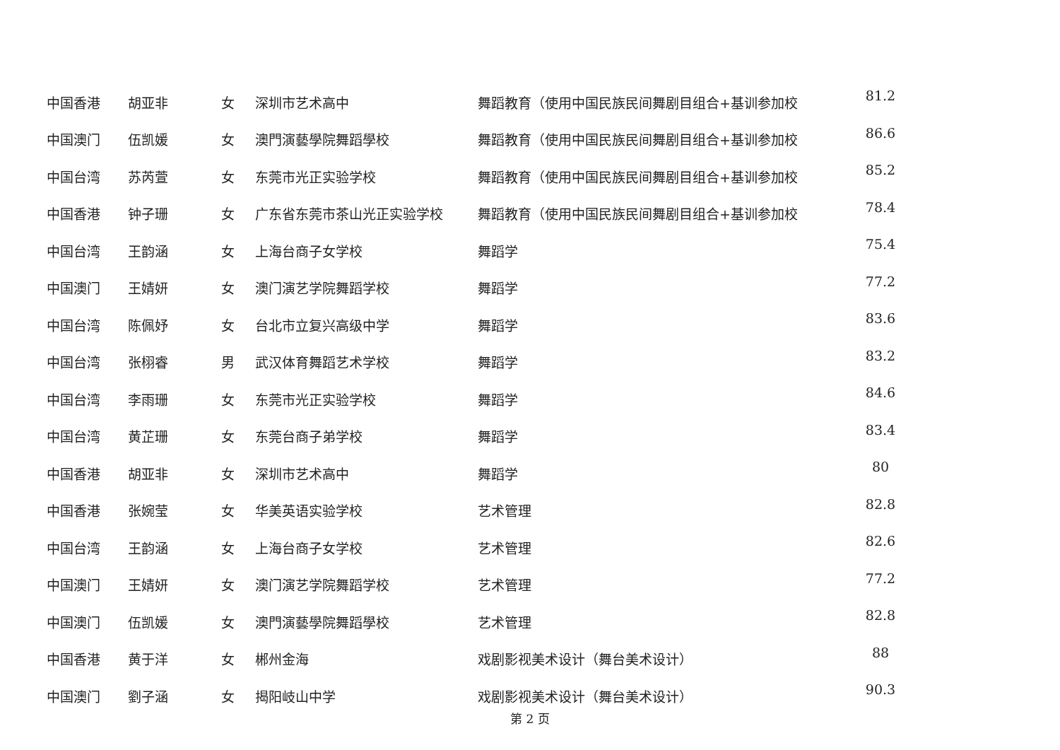| 中国香港 | 胡亚非 | 女 | 深圳市艺术高中 | 舞蹈教育（使用中国民族民间舞剧目组合+基训参加校 | 81.2 |
| 中国澳门 | 伍凯媛 | 女 | 澳門演藝學院舞蹈學校 | 舞蹈教育（使用中国民族民间舞剧目组合+基训参加校 | 86.6 |
| 中国台湾 | 苏芮萱 | 女 | 东莞市光正实验学校 | 舞蹈教育（使用中国民族民间舞剧目组合+基训参加校 | 85.2 |
| 中国香港 | 钟子珊 | 女 | 广东省东莞市茶山光正实验学校 | 舞蹈教育（使用中国民族民间舞剧目组合+基训参加校 | 78.4 |
| 中国台湾 | 王韵涵 | 女 | 上海台商子女学校 | 舞蹈学 | 75.4 |
| 中国澳门 | 王婧妍 | 女 | 澳门演艺学院舞蹈学校 | 舞蹈学 | 77.2 |
| 中国台湾 | 陈佩妤 | 女 | 台北市立复兴高级中学 | 舞蹈学 | 83.6 |
| 中国台湾 | 张栩睿 | 男 | 武汉体育舞蹈艺术学校 | 舞蹈学 | 83.2 |
| 中国台湾 | 李雨珊 | 女 | 东莞市光正实验学校 | 舞蹈学 | 84.6 |
| 中国台湾 | 黄芷珊 | 女 | 东莞台商子弟学校 | 舞蹈学 | 83.4 |
| 中国香港 | 胡亚非 | 女 | 深圳市艺术高中 | 舞蹈学 | 80 |
| 中国香港 | 张婉莹 | 女 | 华美英语实验学校 | 艺术管理 | 82.8 |
| 中国台湾 | 王韵涵 | 女 | 上海台商子女学校 | 艺术管理 | 82.6 |
| 中国澳门 | 王婧妍 | 女 | 澳门演艺学院舞蹈学校 | 艺术管理 | 77.2 |
| 中国澳门 | 伍凯媛 | 女 | 澳門演藝學院舞蹈學校 | 艺术管理 | 82.8 |
| 中国香港 | 黄于洋 | 女 | 郴州金海 | 戏剧影视美术设计（舞台美术设计） | 88 |
| 中国澳门 | 劉子涵 | 女 | 揭阳岐山中学 | 戏剧影视美术设计（舞台美术设计） | 90.3 |
第 2 页